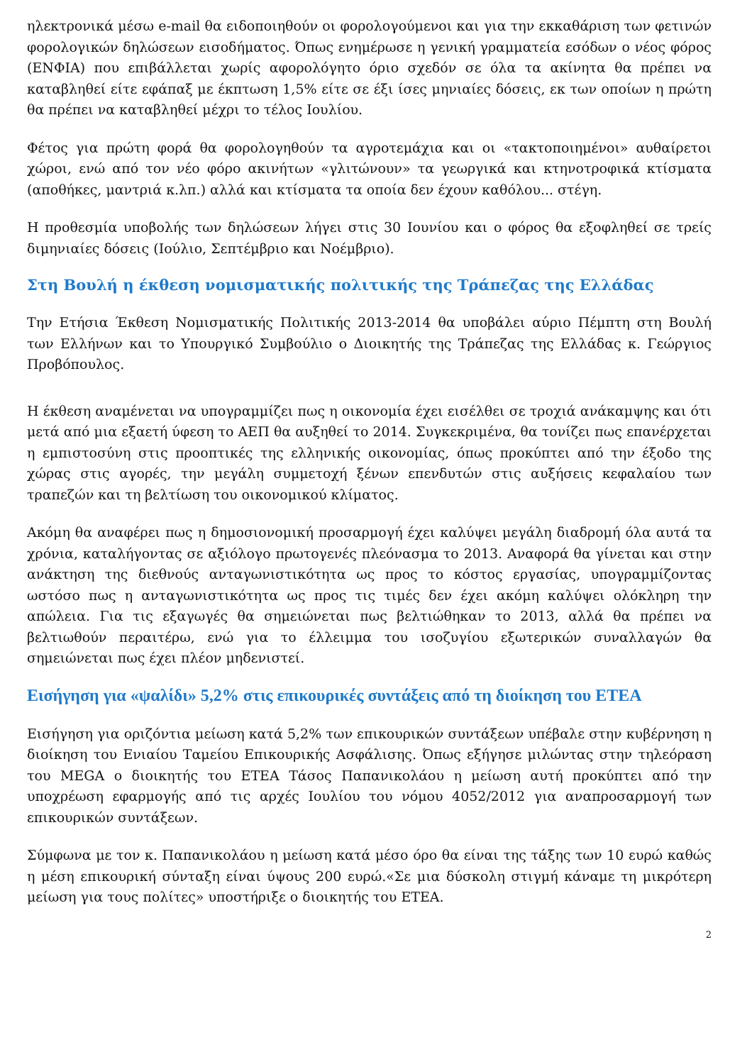ηλεκτρονικά μέσω e-mail θα ειδοποιηθούν οι φορολογούμενοι και για την εκκαθάριση των φετινών φορολογικών δηλώσεων εισοδήματος. Όπως ενημέρωσε η γενική γραμματεία εσόδων ο νέος φόρος (ΕΝΦΙΑ) που επιβάλλεται χωρίς αφορολόγητο όριο σχεδόν σε όλα τα ακίνητα θα πρέπει να καταβληθεί είτε εφάπαξ με έκπτωση 1,5% είτε σε έξι ίσες μηνιαίες δόσεις, εκ των οποίων η πρώτη θα πρέπει να καταβληθεί μέχρι το τέλος Ιουλίου.
Φέτος για πρώτη φορά θα φορολογηθούν τα αγροτεμάχια και οι «τακτοποιημένοι» αυθαίρετοι χώροι, ενώ από τον νέο φόρο ακινήτων «γλιτώνουν» τα γεωργικά και κτηνοτροφικά κτίσματα (αποθήκες, μαντριά κ.λπ.) αλλά και κτίσματα τα οποία δεν έχουν καθόλου... στέγη.
Η προθεσμία υποβολής των δηλώσεων λήγει στις 30 Ιουνίου και ο φόρος θα εξοφληθεί σε τρείς διμηνιαίες δόσεις (Ιούλιο, Σεπτέμβριο και Νοέμβριο).
Στη Βουλή η έκθεση νομισματικής πολιτικής της Τράπεζας της Ελλάδας
Την Ετήσια Έκθεση Νομισματικής Πολιτικής 2013-2014 θα υποβάλει αύριο Πέμπτη στη Βουλή των Ελλήνων και το Υπουργικό Συμβούλιο ο Διοικητής της Τράπεζας της Ελλάδας κ. Γεώργιος Προβόπουλος.
Η έκθεση αναμένεται να υπογραμμίζει πως η οικονομία έχει εισέλθει σε τροχιά ανάκαμψης και ότι μετά από μια εξαετή ύφεση το ΑΕΠ θα αυξηθεί το 2014. Συγκεκριμένα, θα τονίζει πως επανέρχεται η εμπιστοσύνη στις προοπτικές της ελληνικής οικονομίας, όπως προκύπτει από την έξοδο της χώρας στις αγορές, την μεγάλη συμμετοχή ξένων επενδυτών στις αυξήσεις κεφαλαίου των τραπεζών και τη βελτίωση του οικονομικού κλίματος.
Ακόμη θα αναφέρει πως η δημοσιονομική προσαρμογή έχει καλύψει μεγάλη διαδρομή όλα αυτά τα χρόνια, καταλήγοντας σε αξιόλογο πρωτογενές πλεόνασμα το 2013. Αναφορά θα γίνεται και στην ανάκτηση της διεθνούς ανταγωνιστικότητα ως προς το κόστος εργασίας, υπογραμμίζοντας ωστόσο πως η ανταγωνιστικότητα ως προς τις τιμές δεν έχει ακόμη καλύψει ολόκληρη την απώλεια. Για τις εξαγωγές θα σημειώνεται πως βελτιώθηκαν το 2013, αλλά θα πρέπει να βελτιωθούν περαιτέρω, ενώ για το έλλειμμα του ισοζυγίου εξωτερικών συναλλαγών θα σημειώνεται πως έχει πλέον μηδενιστεί.
Εισήγηση για «ψαλίδι» 5,2% στις επικουρικές συντάξεις από τη διοίκηση του ΕΤΕΑ
Εισήγηση για οριζόντια μείωση κατά 5,2% των επικουρικών συντάξεων υπέβαλε στην κυβέρνηση η διοίκηση του Ενιαίου Ταμείου Επικουρικής Ασφάλισης. Όπως εξήγησε μιλώντας στην τηλεόραση του MEGA ο διοικητής του ΕΤΕΑ Τάσος Παπανικολάου η μείωση αυτή προκύπτει από την υποχρέωση εφαρμογής από τις αρχές Ιουλίου του νόμου 4052/2012 για αναπροσαρμογή των επικουρικών συντάξεων.
Σύμφωνα με τον κ. Παπανικολάου η μείωση κατά μέσο όρο θα είναι της τάξης των 10 ευρώ καθώς η μέση επικουρική σύνταξη είναι ύψους 200 ευρώ.«Σε μια δύσκολη στιγμή κάναμε τη μικρότερη μείωση για τους πολίτες» υποστήριξε ο διοικητής του ΕΤΕΑ.
2